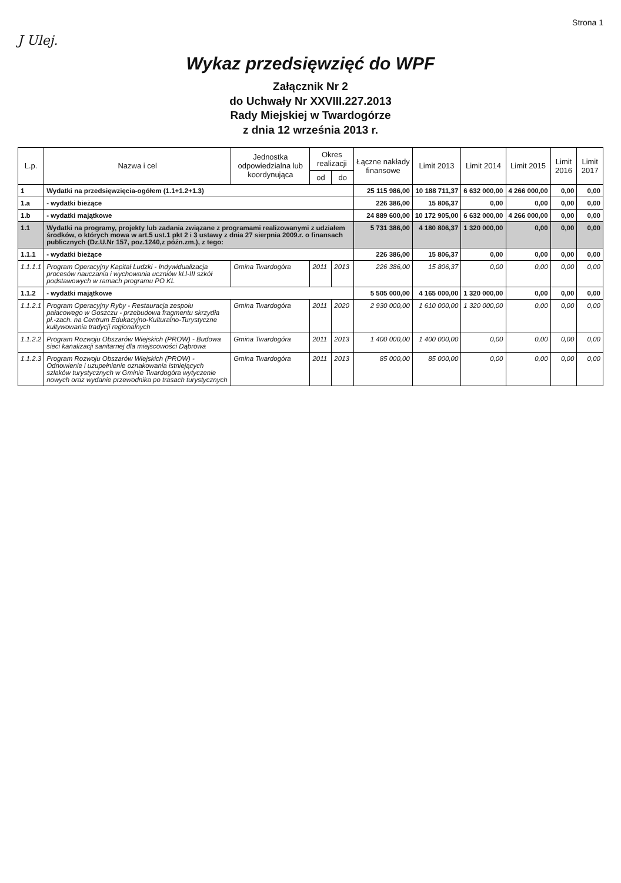Strona 1
J Ulej.
Wykaz przedsięwzięć do WPF
Załącznik Nr 2
do Uchwały Nr XXVIII.227.2013
Rady Miejskiej w Twardogórze
z dnia 12 września 2013 r.
| L.p. | Nazwa i cel | Jednostka odpowiedzialna lub koordynująca | Okres realizacji | | Łączne nakłady finansowe | Limit 2013 | Limit 2014 | Limit 2015 | Limit 2016 | Limit 2017 |
| --- | --- | --- | --- | --- | --- | --- | --- | --- | --- | --- |
| | | | od | do | | | | | | |
| 1 | Wydatki na przedsięwzięcia-ogółem (1.1+1.2+1.3) | | | | 25 115 986,00 | 10 188 711,37 | 6 632 000,00 | 4 266 000,00 | 0,00 | 0,00 |
| 1.a | - wydatki bieżące | | | | 226 386,00 | 15 806,37 | 0,00 | 0,00 | 0,00 | 0,00 |
| 1.b | - wydatki majątkowe | | | | 24 889 600,00 | 10 172 905,00 | 6 632 000,00 | 4 266 000,00 | 0,00 | 0,00 |
| 1.1 | Wydatki na programy, projekty lub zadania związane z programami realizowanymi z udziałem środków, o których mowa w art.5 ust.1 pkt 2 i 3 ustawy z dnia 27 sierpnia 2009.r. o finansach publicznych (Dz.U.Nr 157, poz.1240,z późn.zm.), z tego: | | | | 5 731 386,00 | 4 180 806,37 | 1 320 000,00 | 0,00 | 0,00 | 0,00 |
| 1.1.1 | - wydatki bieżące | | | | 226 386,00 | 15 806,37 | 0,00 | 0,00 | 0,00 | 0,00 |
| 1.1.1.1 | Program Operacyjny Kapitał Ludzki - Indywidualizacja procesów nauczania i wychowania uczniów kl.I-III szkół podstawowych w ramach programu PO KL | Gmina Twardogóra | 2011 | 2013 | 226 386,00 | 15 806,37 | 0,00 | 0,00 | 0,00 | 0,00 |
| 1.1.2 | - wydatki majątkowe | | | | 5 505 000,00 | 4 165 000,00 | 1 320 000,00 | 0,00 | 0,00 | 0,00 |
| 1.1.2.1 | Program Operacyjny Ryby - Restauracja zespołu pałacowego w Goszczu - przebudowa fragmentu skrzydła pł.-zach. na Centrum Edukacyjno-Kulturalno-Turystyczne kultywowania tradycji regionalnych | Gmina Twardogóra | 2011 | 2020 | 2 930 000,00 | 1 610 000,00 | 1 320 000,00 | 0,00 | 0,00 | 0,00 |
| 1.1.2.2 | Program Rozwoju Obszarów Wiejskich (PROW) - Budowa sieci kanalizacji sanitarnej dla miejscowości Dąbrowa | Gmina Twardogóra | 2011 | 2013 | 1 400 000,00 | 1 400 000,00 | 0,00 | 0,00 | 0,00 | 0,00 |
| 1.1.2.3 | Program Rozwoju Obszarów Wiejskich (PROW) - Odnowienie i uzupełnienie oznakowania istniejących szlaków turystycznych w Gminie Twardogóra wytyczenie nowych oraz wydanie przewodnika po trasach turystycznych | Gmina Twardogóra | 2011 | 2013 | 85 000,00 | 85 000,00 | 0,00 | 0,00 | 0,00 | 0,00 |